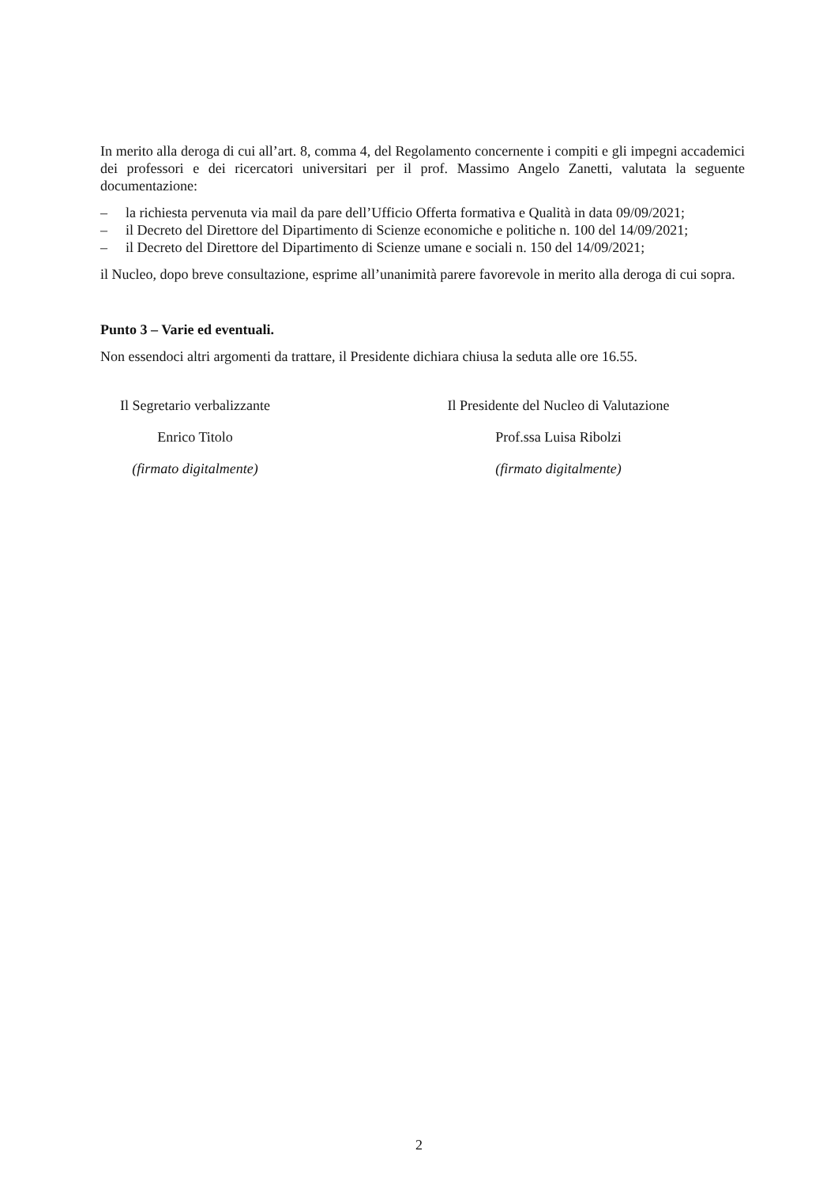In merito alla deroga di cui all’art. 8, comma 4, del Regolamento concernente i compiti e gli impegni accademici dei professori e dei ricercatori universitari per il prof. Massimo Angelo Zanetti, valutata la seguente documentazione:
– la richiesta pervenuta via mail da pare dell’Ufficio Offerta formativa e Qualità in data 09/09/2021;
– il Decreto del Direttore del Dipartimento di Scienze economiche e politiche n. 100 del 14/09/2021;
– il Decreto del Direttore del Dipartimento di Scienze umane e sociali n. 150 del 14/09/2021;
il Nucleo, dopo breve consultazione, esprime all’unanimità parere favorevole in merito alla deroga di cui sopra.
Punto 3 – Varie ed eventuali.
Non essendoci altri argomenti da trattare, il Presidente dichiara chiusa la seduta alle ore 16.55.
Il Segretario verbalizzante
Enrico Titolo
(firmato digitalmente)
Il Presidente del Nucleo di Valutazione
Prof.ssa Luisa Ribolzi
(firmato digitalmente)
2